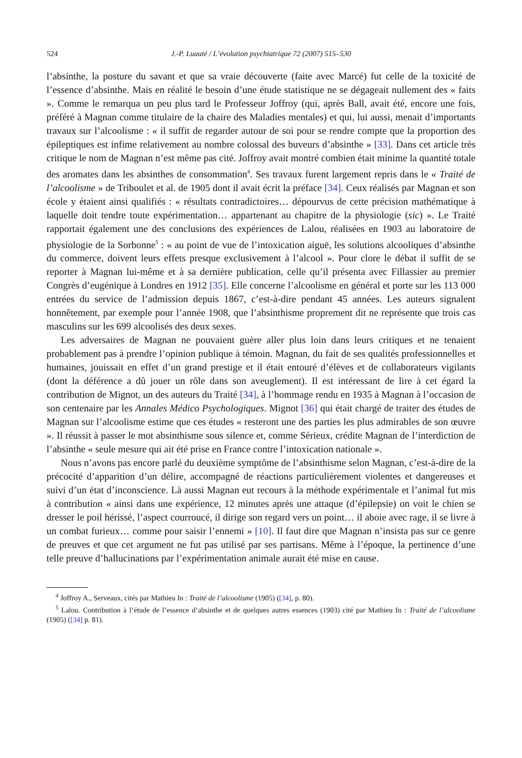524 J.-P. Luauté / L’évolution psychiatrique 72 (2007) 515–530
l’absinthe, la posture du savant et que sa vraie découverte (faite avec Marcé) fut celle de la toxicité de l’essence d’absinthe. Mais en réalité le besoin d’une étude statistique ne se dégageait nullement des « faits ». Comme le remarqua un peu plus tard le Professeur Joffroy (qui, après Ball, avait été, encore une fois, préféré à Magnan comme titulaire de la chaire des Maladies mentales) et qui, lui aussi, menait d’importants travaux sur l’alcoolisme : « il suffit de regarder autour de soi pour se rendre compte que la proportion des épileptiques est infime relativement au nombre colossal des buveurs d’absinthe » [33]. Dans cet article très critique le nom de Magnan n’est même pas cité. Joffroy avait montré combien était minime la quantité totale des aromates dans les absinthes de consommation<sup>4</sup>. Ses travaux furent largement repris dans le « Traité de l’alcoolisme » de Triboulet et al. de 1905 dont il avait écrit la préface [34]. Ceux réalisés par Magnan et son école y étaient ainsi qualifiés : « résultats contradictoires… dépourvus de cette précision mathématique à laquelle doit tendre toute expérimentation… appartenant au chapitre de la physiologie (sic) ». Le Traité rapportait également une des conclusions des expériences de Lalou, réalisées en 1903 au laboratoire de physiologie de la Sorbonne<sup>5</sup> : « au point de vue de l’intoxication aiguë, les solutions alcooliques d’absinthe du commerce, doivent leurs effets presque exclusivement à l’alcool ». Pour clore le débat il suffit de se reporter à Magnan lui-même et à sa dernière publication, celle qu’il présenta avec Fillassier au premier Congrès d’eugénique à Londres en 1912 [35]. Elle concerne l’alcoolisme en général et porte sur les 113 000 entrées du service de l’admission depuis 1867, c’est-à-dire pendant 45 années. Les auteurs signalent honnêtement, par exemple pour l’année 1908, que l’absinthisme proprement dit ne représente que trois cas masculins sur les 699 alcoolisés des deux sexes.
Les adversaires de Magnan ne pouvaient guère aller plus loin dans leurs critiques et ne tenaient probablement pas à prendre l’opinion publique à témoin. Magnan, du fait de ses qualités professionnelles et humaines, jouissait en effet d’un grand prestige et il était entouré d’élèves et de collaborateurs vigilants (dont la déférence a dû jouer un rôle dans son aveuglement). Il est intéressant de lire à cet égard la contribution de Mignot, un des auteurs du Traité [34], à l’hommage rendu en 1935 à Magnan à l’occasion de son centenaire par les Annales Médico Psychologiques. Mignot [36] qui était chargé de traiter des études de Magnan sur l’alcoolisme estime que ces études « resteront une des parties les plus admirables de son œuvre ». Il réussit à passer le mot absinthisme sous silence et, comme Sérieux, crédite Magnan de l’interdiction de l’absinthe « seule mesure qui ait été prise en France contre l’intoxication nationale ».
Nous n’avons pas encore parlé du deuxième symptôme de l’absinthisme selon Magnan, c’est-à-dire de la précocité d’apparition d’un délire, accompagné de réactions particulièrement violentes et dangereuses et suivi d’un état d’inconscience. Là aussi Magnan eut recours à la méthode expérimentale et l’animal fut mis à contribution « ainsi dans une expérience, 12 minutes après une attaque (d’épilepsie) on voit le chien se dresser le poil hérissé, l’aspect courroucé, il dirige son regard vers un point… il aboie avec rage, il se livre à un combat furieux… comme pour saisir l’ennemi » [10]. Il faut dire que Magnan n’insista pas sur ce genre de preuves et que cet argument ne fut pas utilisé par ses partisans. Même à l’époque, la pertinence d’une telle preuve d’hallucinations par l’expérimentation animale aurait été mise en cause.
<sup>4</sup> Joffroy A., Serveaux, cités par Mathieu In : Traité de l’alcoolisme (1905) ([34], p. 80).
<sup>5</sup> Lalou. Contribution à l’étude de l’essence d’absinthe et de quelques autres essences (1903) cité par Mathieu In : Traité de l’alcoolisme (1905) ([34] p. 81).